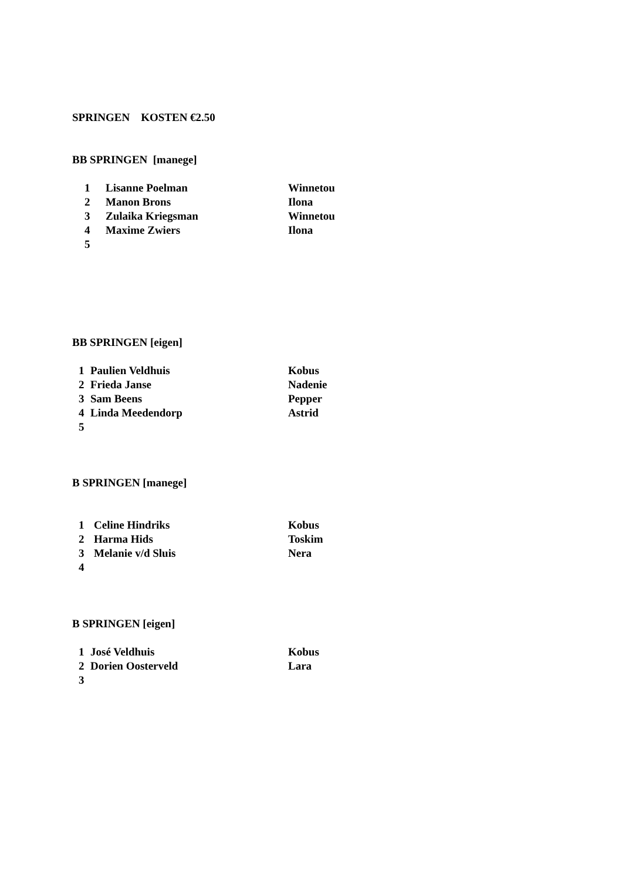SPRINGEN KOSTEN €2.50
BB SPRINGEN [manege]
| | 1 | Lisanne Poelman | Winnetou |
| | 2 | Manon Brons | Ilona |
| | 3 | Zulaika Kriegsman | Winnetou |
| | 4 | Maxime Zwiers | Ilona |
| | 5 | | |
BB SPRINGEN [eigen]
| | 1 | Paulien Veldhuis | Kobus |
| | 2 | Frieda Janse | Nadenie |
| | 3 | Sam Beens | Pepper |
| | 4 | Linda Meedendorp | Astrid |
| | 5 | | |
B SPRINGEN [manege]
| | 1 | Celine Hindriks | Kobus |
| | 2 | Harma Hids | Toskim |
| | 3 | Melanie v/d Sluis | Nera |
| | 4 | | |
B SPRINGEN [eigen]
| | 1 | José Veldhuis | Kobus |
| | 2 | Dorien Oosterveld | Lara |
| | 3 | | |